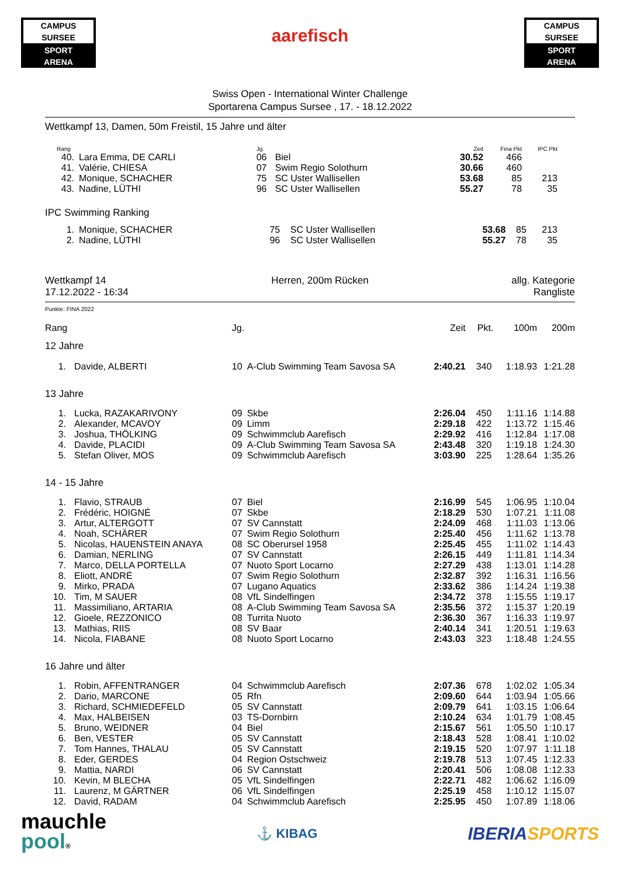CAMPUS SURSEE
SPORT
ARENA
aarefisch
CAMPUS SURSEE
SPORT
ARENA
Swiss Open - International Winter Challenge
Sportarena Campus Sursee , 17. - 18.12.2022
Wettkampf 13, Damen, 50m Freistil, 15 Jahre und älter
| Rang | | Jg. | | Zeit | Fina Pkt | IPC Pkt | |
| --- | --- | --- | --- | --- | --- | --- | --- |
| 40. | Lara Emma, DE CARLI | 06 | Biel | 30.52 | 466 | | |
| 41. | Valérie, CHIESA | 07 | Swim Regio Solothurn | 30.66 | 460 | | |
| 42. | Monique, SCHACHER | 75 | SC Uster Wallisellen | 53.68 | 85 | 213 | |
| 43. | Nadine, LÜTHI | 96 | SC Uster Wallisellen | 55.27 | 78 | 35 | |
IPC Swimming Ranking
| 1. | Monique, SCHACHER | 75 | SC Uster Wallisellen | 53.68 | 85 | 213 | |
| 2. | Nadine, LÜTHI | 96 | SC Uster Wallisellen | 55.27 | 78 | 35 | |
Wettkampf 14
17.12.2022 - 16:34
Herren, 200m Rücken allg. Kategorie
Rangliste
Punkte: FINA 2022
| Rang | | Jg. | | Zeit | Pkt. | 100m | 200m |
| --- | --- | --- | --- | --- | --- | --- | --- |
| 12 Jahre | | | | | | | |
| 1. | Davide, ALBERTI | 10 | A-Club Swimming Team Savosa SA | 2:40.21 | 340 | 1:18.93 | 1:21.28 |
| 13 Jahre | | | | | | | |
| 1. | Lucka, RAZAKARIVONY | 09 | Skbe | 2:26.04 | 450 | 1:11.16 | 1:14.88 |
| 2. | Alexander, MCAVOY | 09 | Limm | 2:29.18 | 422 | 1:13.72 | 1:15.46 |
| 3. | Joshua, THÖLKING | 09 | Schwimmclub Aarefisch | 2:29.92 | 416 | 1:12.84 | 1:17.08 |
| 4. | Davide, PLACIDI | 09 | A-Club Swimming Team Savosa SA | 2:43.48 | 320 | 1:19.18 | 1:24.30 |
| 5. | Stefan Oliver, MOS | 09 | Schwimmclub Aarefisch | 3:03.90 | 225 | 1:28.64 | 1:35.26 |
| 14 - 15 Jahre | | | | | | | |
| 1. | Flavio, STRAUB | 07 | Biel | 2:16.99 | 545 | 1:06.95 | 1:10.04 |
| 2. | Frédéric, HOIGNÉ | 07 | Skbe | 2:18.29 | 530 | 1:07.21 | 1:11.08 |
| 3. | Artur, ALTERGOTT | 07 | SV Cannstatt | 2:24.09 | 468 | 1:11.03 | 1:13.06 |
| 4. | Noah, SCHÄRER | 07 | Swim Regio Solothurn | 2:25.40 | 456 | 1:11.62 | 1:13.78 |
| 5. | Nicolas, HAUENSTEIN ANAYA | 08 | SC Oberursel 1958 | 2:25.45 | 455 | 1:11.02 | 1:14.43 |
| 6. | Damian, NERLING | 07 | SV Cannstatt | 2:26.15 | 449 | 1:11.81 | 1:14.34 |
| 7. | Marco, DELLA PORTELLA | 07 | Nuoto Sport Locarno | 2:27.29 | 438 | 1:13.01 | 1:14.28 |
| 8. | Eliott, ANDRÉ | 07 | Swim Regio Solothurn | 2:32.87 | 392 | 1:16.31 | 1:16.56 |
| 9. | Mirko, PRADA | 07 | Lugano Aquatics | 2:33.62 | 386 | 1:14.24 | 1:19.38 |
| 10. | Tim, M SAUER | 08 | VfL Sindelfingen | 2:34.72 | 378 | 1:15.55 | 1:19.17 |
| 11. | Massimiliano, ARTARIA | 08 | A-Club Swimming Team Savosa SA | 2:35.56 | 372 | 1:15.37 | 1:20.19 |
| 12. | Gioele, REZZONICO | 08 | Turrita Nuoto | 2:36.30 | 367 | 1:16.33 | 1:19.97 |
| 13. | Mathias, RIIS | 08 | SV Baar | 2:40.14 | 341 | 1:20.51 | 1:19.63 |
| 14. | Nicola, FIABANE | 08 | Nuoto Sport Locarno | 2:43.03 | 323 | 1:18.48 | 1:24.55 |
| 16 Jahre und älter | | | | | | | |
| 1. | Robin, AFFENTRANGER | 04 | Schwimmclub Aarefisch | 2:07.36 | 678 | 1:02.02 | 1:05.34 |
| 2. | Dario, MARCONE | 05 | Rfn | 2:09.60 | 644 | 1:03.94 | 1:05.66 |
| 3. | Richard, SCHMIEDEFELD | 05 | SV Cannstatt | 2:09.79 | 641 | 1:03.15 | 1:06.64 |
| 4. | Max, HALBEISEN | 03 | TS-Dornbirn | 2:10.24 | 634 | 1:01.79 | 1:08.45 |
| 5. | Bruno, WEIDNER | 04 | Biel | 2:15.67 | 561 | 1:05.50 | 1:10.17 |
| 6. | Ben, VESTER | 05 | SV Cannstatt | 2:18.43 | 528 | 1:08.41 | 1:10.02 |
| 7. | Tom Hannes, THALAU | 05 | SV Cannstatt | 2:19.15 | 520 | 1:07.97 | 1:11.18 |
| 8. | Eder, GERDES | 04 | Region Ostschweiz | 2:19.78 | 513 | 1:07.45 | 1:12.33 |
| 9. | Mattia, NARDI | 06 | SV Cannstatt | 2:20.41 | 506 | 1:08.08 | 1:12.33 |
| 10. | Kevin, M BLECHA | 05 | VfL Sindelfingen | 2:22.71 | 482 | 1:06.62 | 1:16.09 |
| 11. | Laurenz, M GÄRTNER | 06 | VfL Sindelfingen | 2:25.19 | 458 | 1:10.12 | 1:15.07 |
| 12. | David, RADAM | 04 | Schwimmclub Aarefisch | 2:25.95 | 450 | 1:07.89 | 1:18.06 |
mauchle
pool®
⚓ KIBAG
IBERIA SPORTS